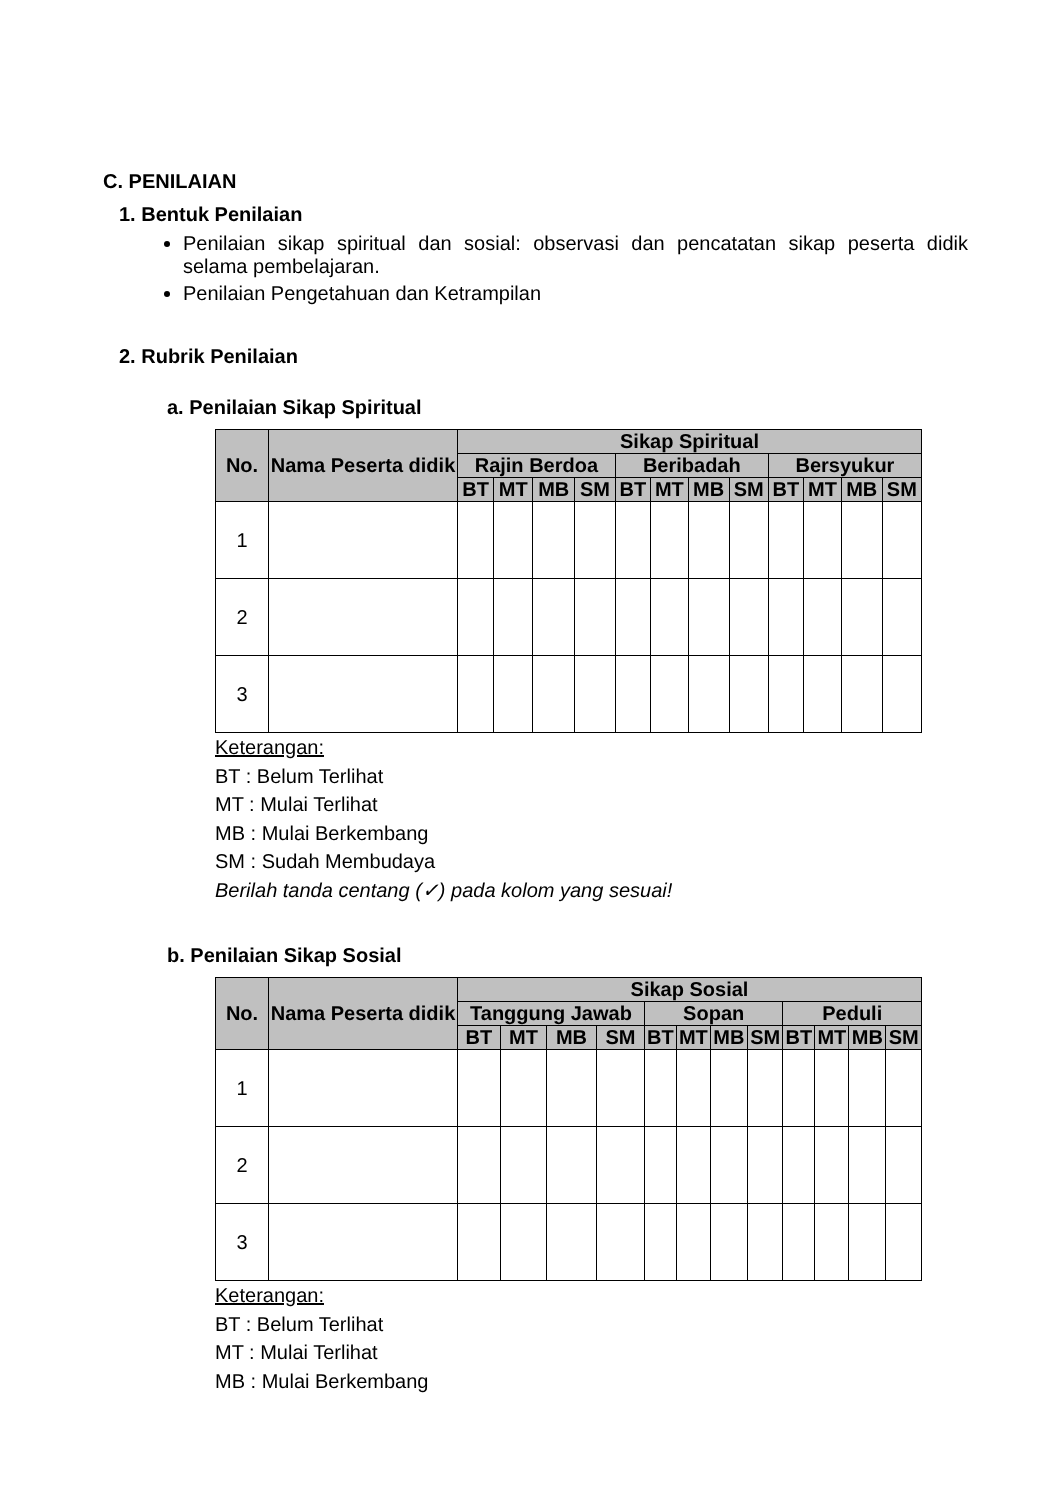C. PENILAIAN
1. Bentuk Penilaian
Penilaian sikap spiritual dan sosial: observasi dan pencatatan sikap peserta didik selama pembelajaran.
Penilaian Pengetahuan dan Ketrampilan
2. Rubrik Penilaian
a. Penilaian Sikap Spiritual
| No. | Nama Peserta didik | Sikap Spiritual | | | | | | | | | | | |
| --- | --- | --- | --- | --- | --- | --- | --- | --- | --- | --- | --- | --- | --- |
| | | Rajin Berdoa | | | | Beribadah | | | | Bersyukur | | | |
| | | BT | MT | MB | SM | BT | MT | MB | SM | BT | MT | MB | SM |
| 1 | | | | | | | | | | | | | |
| 2 | | | | | | | | | | | | | |
| 3 | | | | | | | | | | | | | |
Keterangan:
BT : Belum Terlihat
MT : Mulai Terlihat
MB : Mulai Berkembang
SM : Sudah Membudaya
Berilah tanda centang (✓) pada kolom yang sesuai!
b. Penilaian Sikap Sosial
| No. | Nama Peserta didik | Sikap Sosial | | | | | | | | | | | |
| --- | --- | --- | --- | --- | --- | --- | --- | --- | --- | --- | --- | --- | --- |
| | | Tanggung Jawab | | | | Sopan | | | | Peduli | | | |
| | | BT | MT | MB | SM | BT | MT | MB | SM | BT | MT | MB | SM |
| 1 | | | | | | | | | | | | | |
| 2 | | | | | | | | | | | | | |
| 3 | | | | | | | | | | | | | |
Keterangan:
BT : Belum Terlihat
MT : Mulai Terlihat
MB : Mulai Berkembang